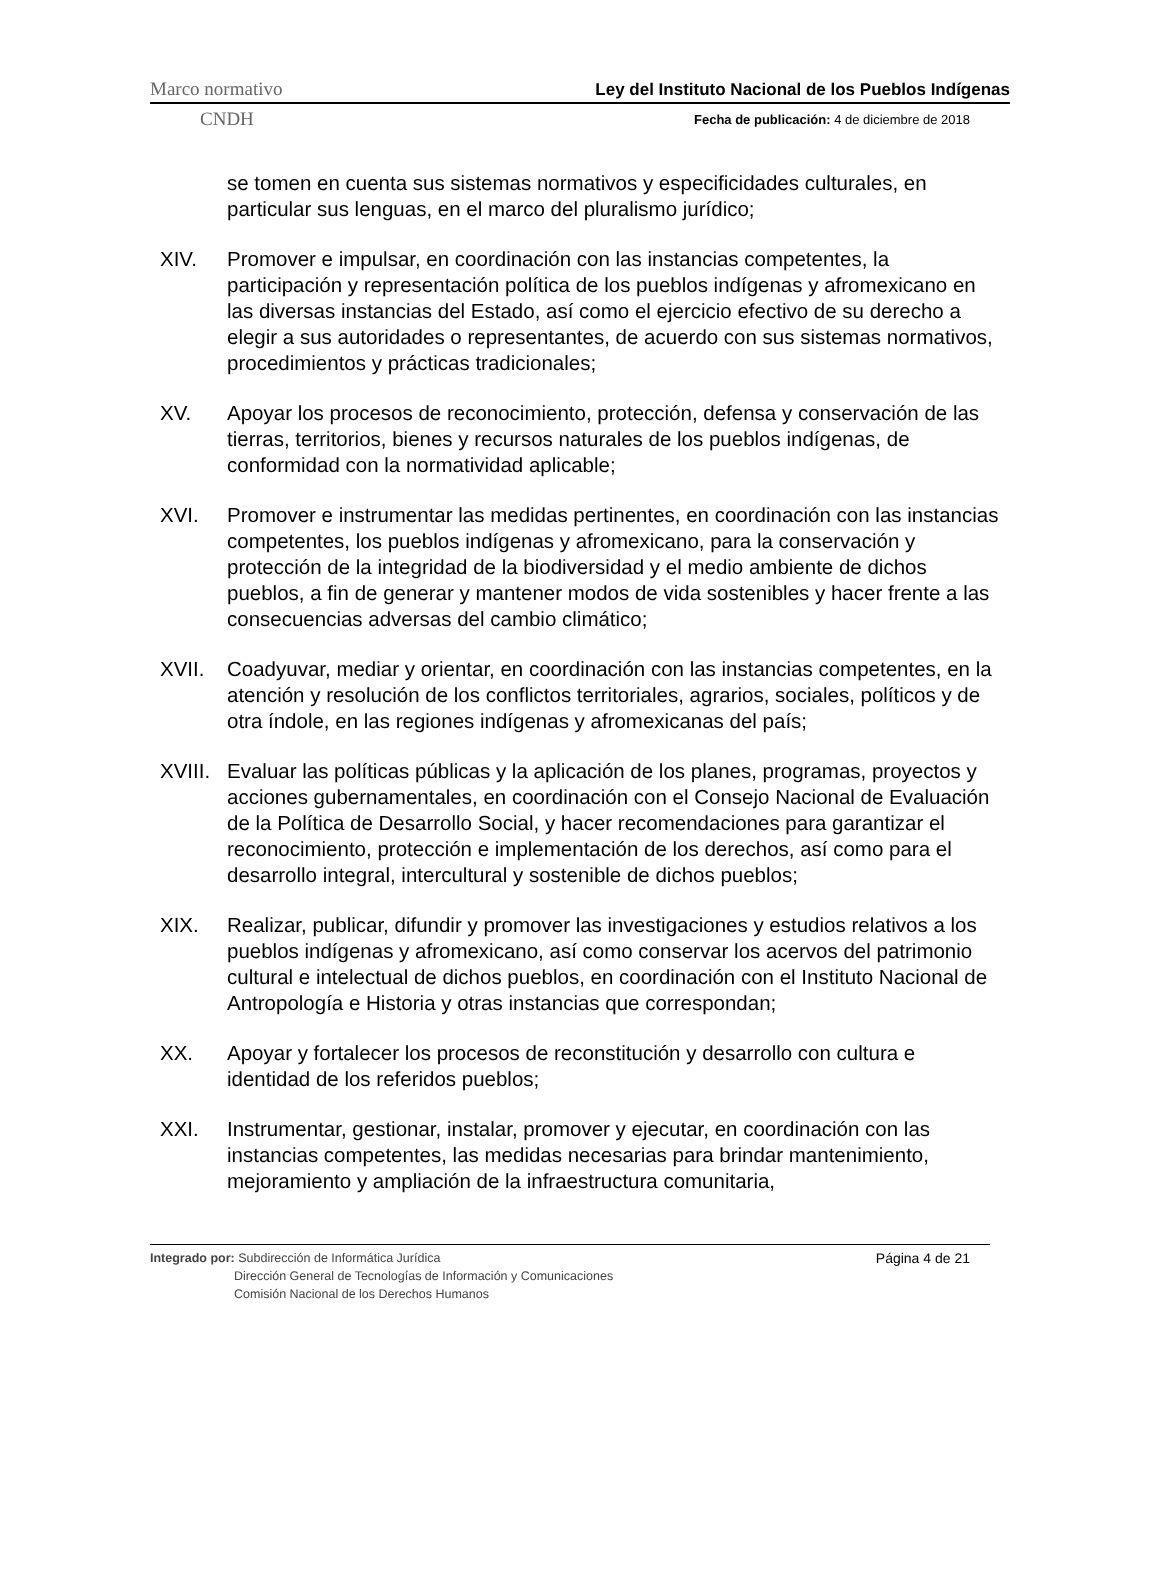Marco normativo Ley del Instituto Nacional de los Pueblos Indígenas
CNDH Fecha de publicación: 4 de diciembre de 2018
se tomen en cuenta sus sistemas normativos y especificidades culturales, en particular sus lenguas, en el marco del pluralismo jurídico;
XIV. Promover e impulsar, en coordinación con las instancias competentes, la participación y representación política de los pueblos indígenas y afromexicano en las diversas instancias del Estado, así como el ejercicio efectivo de su derecho a elegir a sus autoridades o representantes, de acuerdo con sus sistemas normativos, procedimientos y prácticas tradicionales;
XV. Apoyar los procesos de reconocimiento, protección, defensa y conservación de las tierras, territorios, bienes y recursos naturales de los pueblos indígenas, de conformidad con la normatividad aplicable;
XVI. Promover e instrumentar las medidas pertinentes, en coordinación con las instancias competentes, los pueblos indígenas y afromexicano, para la conservación y protección de la integridad de la biodiversidad y el medio ambiente de dichos pueblos, a fin de generar y mantener modos de vida sostenibles y hacer frente a las consecuencias adversas del cambio climático;
XVII. Coadyuvar, mediar y orientar, en coordinación con las instancias competentes, en la atención y resolución de los conflictos territoriales, agrarios, sociales, políticos y de otra índole, en las regiones indígenas y afromexicanas del país;
XVIII.
Evaluar las políticas públicas y la aplicación de los planes, programas, proyectos y acciones gubernamentales, en coordinación con el Consejo Nacional de Evaluación de la Política de Desarrollo Social, y hacer recomendaciones para garantizar el reconocimiento, protección e implementación de los derechos, así como para el desarrollo integral, intercultural y sostenible de dichos pueblos;
XIX. Realizar, publicar, difundir y promover las investigaciones y estudios relativos a los pueblos indígenas y afromexicano, así como conservar los acervos del patrimonio cultural e intelectual de dichos pueblos, en coordinación con el Instituto Nacional de Antropología e Historia y otras instancias que correspondan;
XX. Apoyar y fortalecer los procesos de reconstitución y desarrollo con cultura e identidad de los referidos pueblos;
XXI. Instrumentar, gestionar, instalar, promover y ejecutar, en coordinación con las instancias competentes, las medidas necesarias para brindar mantenimiento, mejoramiento y ampliación de la infraestructura comunitaria,
Integrado por: Subdirección de Informática Jurídica
Dirección General de Tecnologías de Información y Comunicaciones
Comisión Nacional de los Derechos Humanos
Página 4 de 21